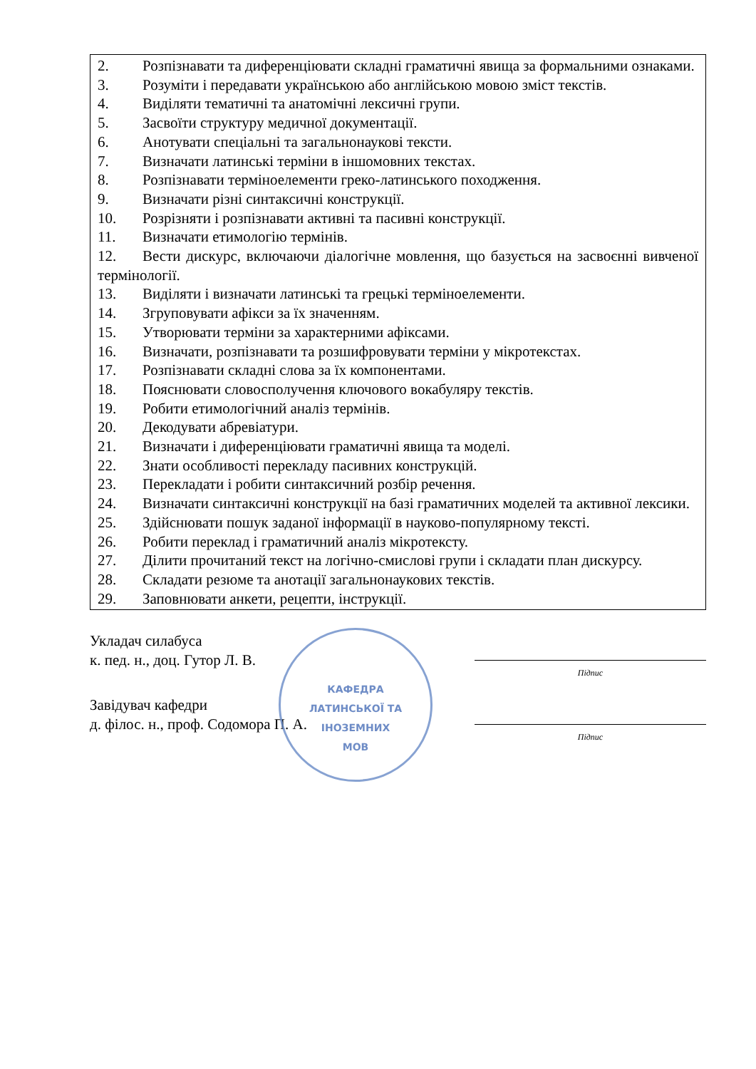| 2. Розпізнавати та диференціювати складні граматичні явища за формальними ознаками. 3. Розуміти і передавати українською або англійською мовою зміст текстів. 4. Виділяти тематичні та анатомічні лексичні групи. 5. Засвоїти структуру медичної документації. 6. Анотувати спеціальні та загальнонаукові тексти. 7. Визначати латинські терміни в іншомовних текстах. 8. Розпізнавати терміноелементи греко-латинського походження. 9. Визначати різні синтаксичні конструкції. 10. Розрізняти і розпізнавати активні та пасивні конструкції. 11. Визначати етимологію термінів. 12. Вести дискурс, включаючи діалогічне мовлення, що базується на засвоєнні вивченої термінології. 13. Виділяти і визначати латинські та грецькі терміноелементи. 14. Згруповувати афікси за їх значенням. 15. Утворювати терміни за характерними афіксами. 16. Визначати, розпізнавати та розшифровувати терміни у мікротекстах. 17. Розпізнавати складні слова за їх компонентами. 18. Пояснювати словосполучення ключового вокабуляру текстів. 19. Робити етимологічний аналіз термінів. 20. Декодувати абревіатури. 21. Визначати і диференціювати граматичні явища та моделі. 22. Знати особливості перекладу пасивних конструкцій. 23. Перекладати і робити синтаксичний розбір речення. 24. Визначати синтаксичні конструкції на базі граматичних моделей та активної лексики. 25. Здійснювати пошук заданої інформації в науково-популярному тексті. 26. Робити переклад і граматичний аналіз мікротексту. 27. Ділити прочитаний текст на логічно-смислові групи і складати план дискурсу. 28. Складати резюме та анотації загальнонаукових текстів. 29. Заповнювати анкети, рецепти, інструкції. |
КАФЕДРА
ЛАТИНСЬКОЇ ТА
ІНОЗЕМНИХ
МОВ
Укладач силабуса
к. пед. н., доц. Гутор Л. В.
Підпис
Завідувач кафедри
д. філос. н., проф. Содомора П. А.
Підпис